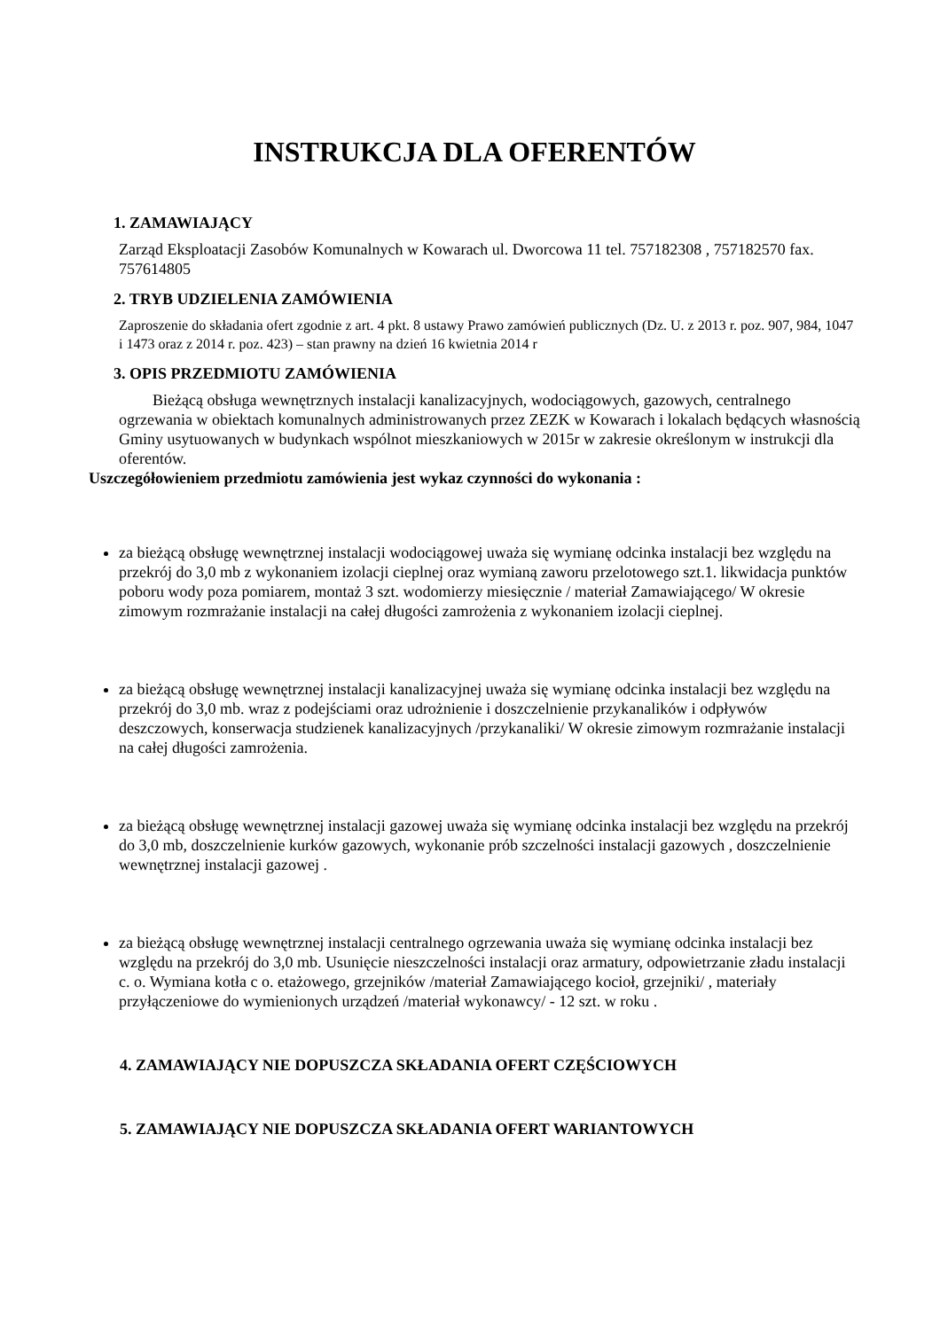INSTRUKCJA DLA OFERENTÓW
1. ZAMAWIAJĄCY
Zarząd Eksploatacji Zasobów Komunalnych w Kowarach ul. Dworcowa 11 tel. 757182308 , 757182570 fax. 757614805
2. TRYB UDZIELENIA ZAMÓWIENIA
Zaproszenie do składania ofert zgodnie z art. 4 pkt. 8 ustawy Prawo zamówień publicznych (Dz. U. z 2013 r. poz. 907, 984, 1047 i 1473 oraz z 2014 r. poz. 423) – stan prawny na dzień 16 kwietnia 2014 r
3. OPIS PRZEDMIOTU ZAMÓWIENIA
Bieżącą obsługa wewnętrznych instalacji kanalizacyjnych, wodociągowych, gazowych, centralnego ogrzewania w obiektach komunalnych administrowanych przez ZEZK w Kowarach i lokalach będących własnością Gminy usytuowanych w budynkach wspólnot mieszkaniowych w 2015r w zakresie określonym w instrukcji dla oferentów.
Uszczegółowieniem przedmiotu zamówienia jest wykaz czynności do wykonania :
za bieżącą obsługę wewnętrznej instalacji wodociągowej uważa się wymianę odcinka instalacji bez względu na przekrój do 3,0 mb z wykonaniem izolacji cieplnej oraz wymianą zaworu przelotowego szt.1. likwidacja punktów poboru wody poza pomiarem, montaż 3 szt. wodomierzy miesięcznie / materiał Zamawiającego/ W okresie zimowym rozmrażanie instalacji na całej długości zamrożenia z wykonaniem izolacji cieplnej.
za bieżącą obsługę wewnętrznej instalacji kanalizacyjnej uważa się wymianę odcinka instalacji bez względu na przekrój do 3,0 mb. wraz z podejściami oraz udrożnienie i doszczelnienie przykanalików i odpływów deszczowych, konserwacja studzienek kanalizacyjnych /przykanaliki/ W okresie zimowym rozmrażanie instalacji na całej długości zamrożenia.
za bieżącą obsługę wewnętrznej instalacji gazowej uważa się wymianę odcinka instalacji bez względu na przekrój do 3,0 mb, doszczelnienie kurków gazowych, wykonanie prób szczelności instalacji gazowych , doszczelnienie wewnętrznej instalacji gazowej .
za bieżącą obsługę wewnętrznej instalacji centralnego ogrzewania uważa się wymianę odcinka instalacji bez względu na przekrój do 3,0 mb. Usunięcie nieszczelności instalacji oraz armatury, odpowietrzanie zładu instalacji c. o. Wymiana kotła c o. etażowego, grzejników /materiał Zamawiającego kocioł, grzejniki/ , materiały przyłączeniowe do wymienionych urządzeń /materiał wykonawcy/ - 12 szt. w roku .
4. ZAMAWIAJĄCY NIE DOPUSZCZA SKŁADANIA OFERT CZĘŚCIOWYCH
5. ZAMAWIAJĄCY NIE DOPUSZCZA SKŁADANIA OFERT WARIANTOWYCH